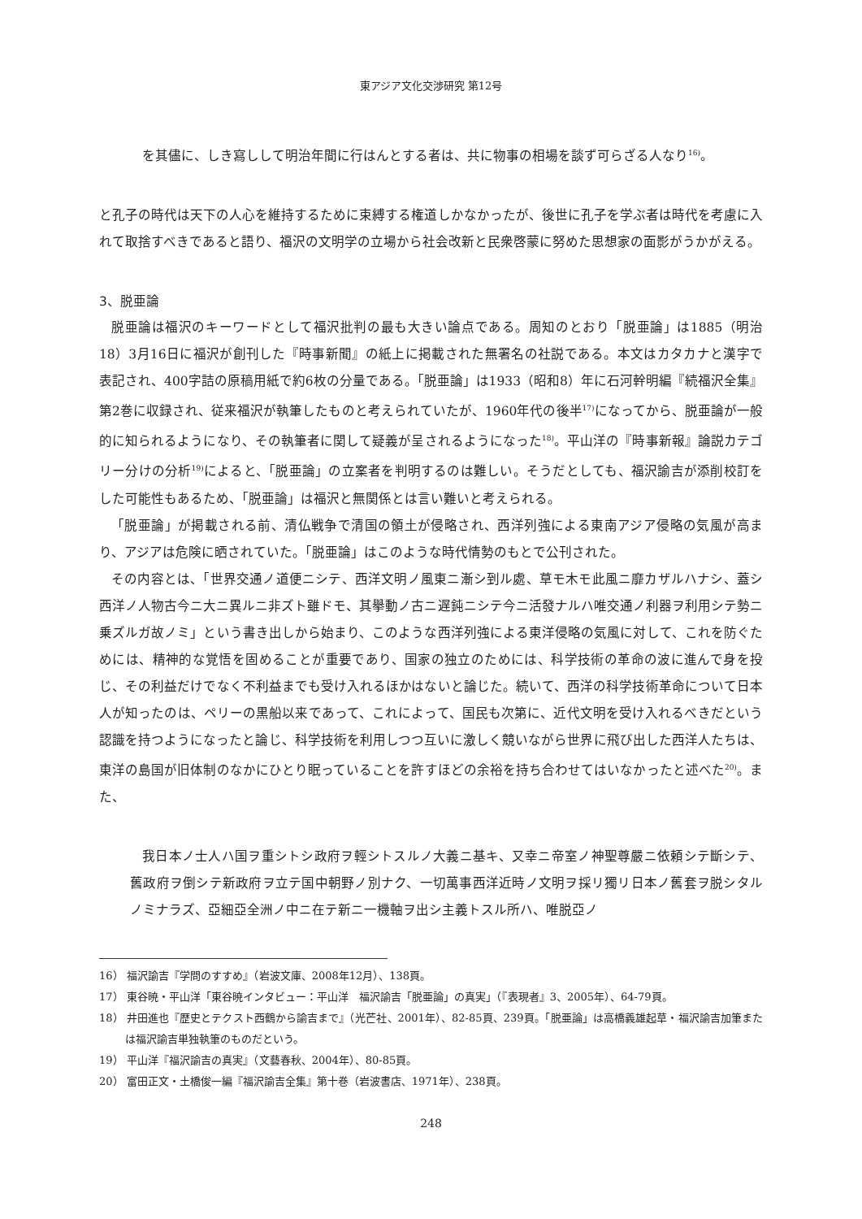東アジア文化交渉研究 第12号
を其儘に、しき寫しして明治年間に行はんとする者は、共に物事の相場を談ず可らざる人なり<sup>16)</sup>。
と孔子の時代は天下の人心を維持するために束縛する権道しかなかったが、後世に孔子を学ぶ者は時代を考慮に入れて取捨すべきであると語り、福沢の文明学の立場から社会改新と民衆啓蒙に努めた思想家の面影がうかがえる。
3、脱亜論
脱亜論は福沢のキーワードとして福沢批判の最も大きい論点である。周知のとおり「脱亜論」は1885（明治18）3月16日に福沢が創刊した『時事新聞』の紙上に掲載された無署名の社説である。本文はカタカナと漢字で表記され、400字詰の原稿用紙で約6枚の分量である。「脱亜論」は1933（昭和8）年に石河幹明編『続福沢全集』第2巻に収録され、従来福沢が執筆したものと考えられていたが、1960年代の後半<sup>17)</sup>になってから、脱亜論が一般的に知られるようになり、その執筆者に関して疑義が呈されるようになった<sup>18)</sup>。平山洋の『時事新報』論説カテゴリー分けの分析<sup>19)</sup>によると、「脱亜論」の立案者を判明するのは難しい。そうだとしても、福沢諭吉が添削校訂をした可能性もあるため、「脱亜論」は福沢と無関係とは言い難いと考えられる。
「脱亜論」が掲載される前、清仏戦争で清国の領土が侵略され、西洋列強による東南アジア侵略の気風が高まり、アジアは危険に晒されていた。「脱亜論」はこのような時代情勢のもとで公刊された。
その内容とは、「世界交通ノ道便ニシテ、西洋文明ノ風東ニ漸シ到ル處、草モ木モ此風ニ靡カザルハナシ、蓋シ西洋ノ人物古今ニ大ニ異ルニ非ズト雖ドモ、其擧動ノ古ニ遅鈍ニシテ今ニ活發ナルハ唯交通ノ利器ヲ利用シテ勢ニ乗ズルガ故ノミ」という書き出しから始まり、このような西洋列強による東洋侵略の気風に対して、これを防ぐためには、精神的な覚悟を固めることが重要であり、国家の独立のためには、科学技術の革命の波に進んで身を投じ、その利益だけでなく不利益までも受け入れるほかはないと論じた。続いて、西洋の科学技術革命について日本人が知ったのは、ペリーの黒船以来であって、これによって、国民も次第に、近代文明を受け入れるべきだという認識を持つようになったと論じ、科学技術を利用しつつ互いに激しく競いながら世界に飛び出した西洋人たちは、東洋の島国が旧体制のなかにひとり眠っていることを許すほどの余裕を持ち合わせてはいなかったと述べた<sup>20)</sup>。また、
我日本ノ士人ハ国ヲ重シトシ政府ヲ輕シトスルノ大義ニ基キ、又幸ニ帝室ノ神聖尊嚴ニ依頼シテ斷シテ、舊政府ヲ倒シテ新政府ヲ立テ国中朝野ノ別ナク、一切萬事西洋近時ノ文明ヲ採リ獨リ日本ノ舊套ヲ脱シタルノミナラズ、亞細亞全洲ノ中ニ在テ新ニ一機軸ヲ出シ主義トスル所ハ、唯脱亞ノ
16） 福沢諭吉『学問のすすめ』（岩波文庫、2008年12月）、138頁。
17） 東谷暁・平山洋「東谷暁インタビュー：平山洋　福沢諭吉「脱亜論」の真実」（『表現者』3、2005年）、64-79頁。
18） 井田進也『歴史とテクスト西鶴から諭吉まで』（光芒社、2001年）、82-85頁、239頁。「脱亜論」は高橋義雄起草・福沢諭吉加筆または福沢諭吉単独執筆のものだという。
19） 平山洋『福沢諭吉の真実』（文藝春秋、2004年）、80-85頁。
20） 富田正文・土橋俊一編『福沢諭吉全集』第十巻（岩波書店、1971年）、238頁。
248